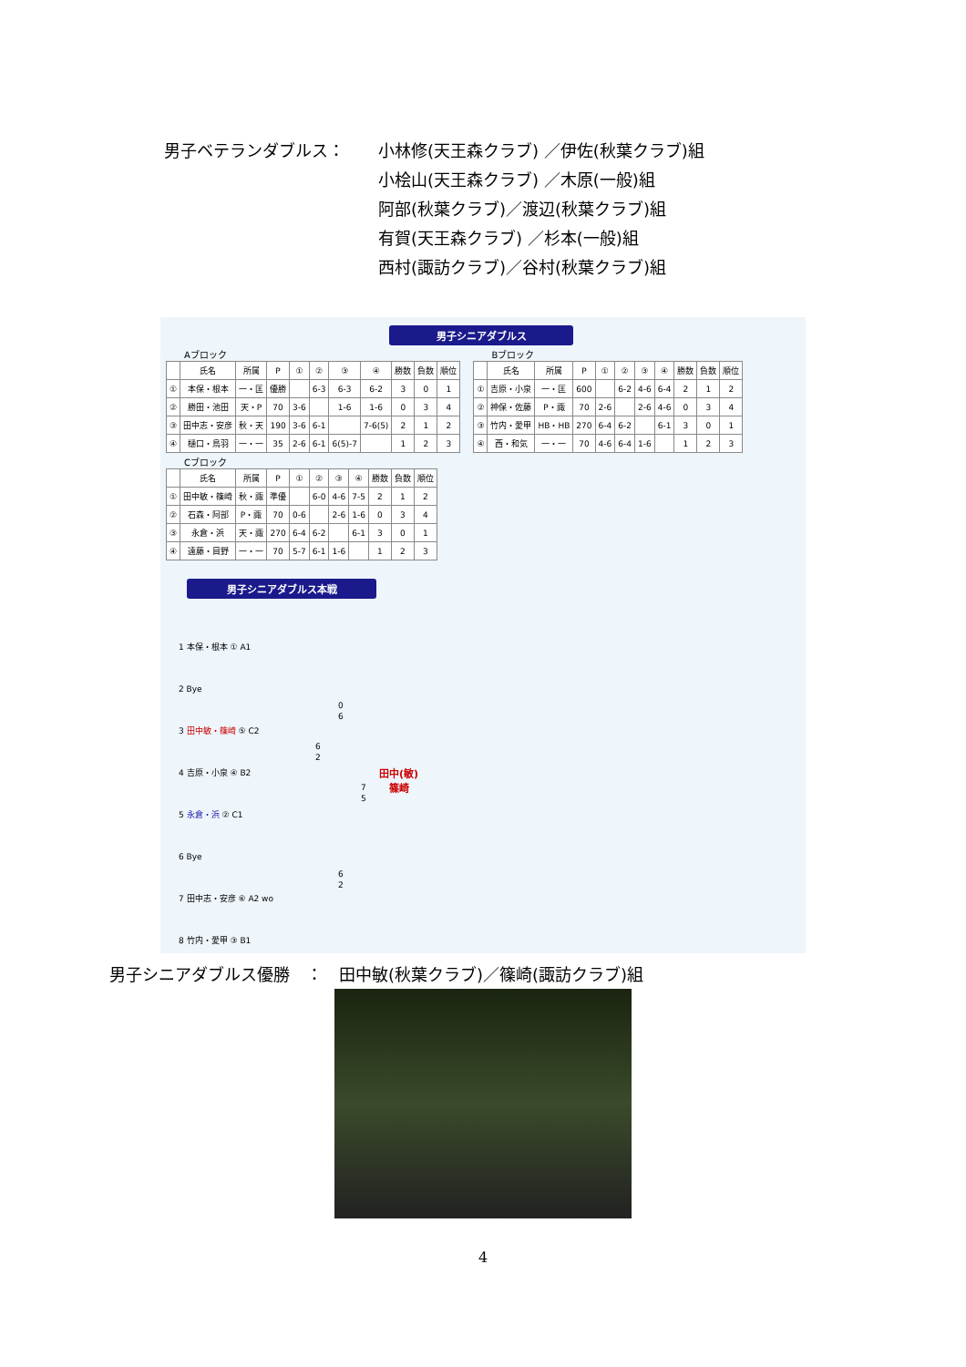男子ベテランダブルス： 小林修(天王森クラブ) ／伊佐(秋葉クラブ)組
小桧山(天王森クラブ) ／木原(一般)組
阿部(秋葉クラブ)／渡辺(秋葉クラブ)組
有賀(天王森クラブ) ／杉本(一般)組
西村(諏訪クラブ)／谷村(秋葉クラブ)組
男子シニアダブルス
Aブロック
| | 氏名 | 所属 | P | ① | ② | ③ | ④ | 勝数 | 負数 | 順位 |
| --- | --- | --- | --- | --- | --- | --- | --- | --- | --- | --- |
| ① | 本保・根本 | 一・匡 | 優勝 | | 6-3 | 6-3 | 6-2 | 3 | 0 | 1 |
| ② | 勝田・池田 | 天・P | 70 | 3-6 | | 1-6 | 1-6 | 0 | 3 | 4 |
| ③ | 田中志・安彦 | 秋・天 | 190 | 3-6 | 6-1 | | 7-6(5) | 2 | 1 | 2 |
| ④ | 樋口・鳥羽 | 一・一 | 35 | 2-6 | 6-1 | 6(5)-7 | | 1 | 2 | 3 |
Cブロック
| | 氏名 | 所属 | P | ① | ② | ③ | ④ | 勝数 | 負数 | 順位 |
| --- | --- | --- | --- | --- | --- | --- | --- | --- | --- | --- |
| ① | 田中敏・篠崎 | 秋・諏 | 準優 | | 6-0 | 4-6 | 7-5 | 2 | 1 | 2 |
| ② | 石森・阿部 | P・諏 | 70 | 0-6 | | 2-6 | 1-6 | 0 | 3 | 4 |
| ③ | 永倉・浜 | 天・諏 | 270 | 6-4 | 6-2 | | 6-1 | 3 | 0 | 1 |
| ④ | 遠藤・目野 | 一・一 | 70 | 5-7 | 6-1 | 1-6 | | 1 | 2 | 3 |
Bブロック
| | 氏名 | 所属 | P | ① | ② | ③ | ④ | 勝数 | 負数 | 順位 |
| --- | --- | --- | --- | --- | --- | --- | --- | --- | --- | --- |
| ① | 吉原・小泉 | 一・匡 | 600 | | 6-2 | 4-6 | 6-4 | 2 | 1 | 2 |
| ② | 神保・佐藤 | P・諏 | 70 | 2-6 | | 2-6 | 4-6 | 0 | 3 | 4 |
| ③ | 竹内・愛甲 | HB・HB | 270 | 6-4 | 6-2 | | 6-1 | 3 | 0 | 1 |
| ④ | 西・和気 | 一・一 | 70 | 4-6 | 6-4 | 1-6 | | 1 | 2 | 3 |
男子シニアダブルス本戦
1 本保・根本 ① A1
2 Bye
3 田中敏・篠崎 ⑤ C2
4 吉原・小泉 ④ B2
5 永倉・浜 ② C1
6 Bye
7 田中志・安彦 ⑥ A2 wo
8 竹内・愛甲 ③ B1
0
6
6
2
7
5
6
2
田中(敏)
篠崎
男子シニアダブルス優勝　：　田中敏(秋葉クラブ)／篠崎(諏訪クラブ)組
4